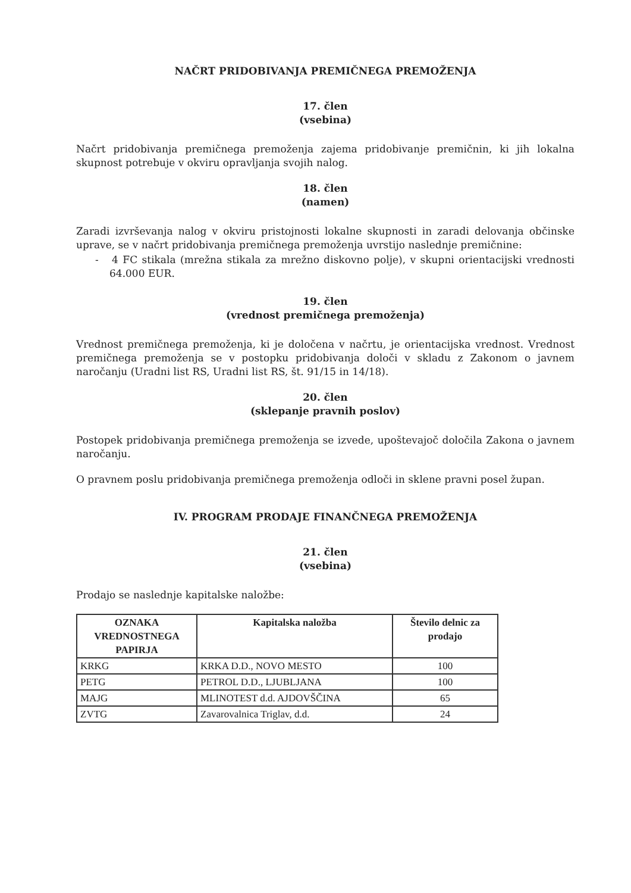NAČRT PRIDOBIVANJA PREMIČNEGA PREMOŽENJA
17. člen
(vsebina)
Načrt pridobivanja premičnega premoženja zajema pridobivanje premičnin, ki jih lokalna skupnost potrebuje v okviru opravljanja svojih nalog.
18. člen
(namen)
Zaradi izvrševanja nalog v okviru pristojnosti lokalne skupnosti in zaradi delovanja občinske uprave, se v načrt pridobivanja premičnega premoženja uvrstijo naslednje premičnine:
- 4 FC stikala (mrežna stikala za mrežno diskovno polje), v skupni orientacijski vrednosti 64.000 EUR.
19. člen
(vrednost premičnega premoženja)
Vrednost premičnega premoženja, ki je določena v načrtu, je orientacijska vrednost. Vrednost premičnega premoženja se v postopku pridobivanja določi v skladu z Zakonom o javnem naročanju (Uradni list RS, Uradni list RS, št. 91/15 in 14/18).
20. člen
(sklepanje pravnih poslov)
Postopek pridobivanja premičnega premoženja se izvede, upoštevajoč določila Zakona o javnem naročanju.
O pravnem poslu pridobivanja premičnega premoženja odloči in sklene pravni posel župan.
IV. PROGRAM PRODAJE FINANČNEGA PREMOŽENJA
21. člen
(vsebina)
Prodajo se naslednje kapitalske naložbe:
| OZNAKA VREDNOSTNEGA PAPIRJA | Kapitalska naložba | Število delnic za prodajo |
| --- | --- | --- |
| KRKG | KRKA D.D., NOVO MESTO | 100 |
| PETG | PETROL D.D., LJUBLJANA | 100 |
| MAJG | MLINOTEST d.d. AJDOVŠČINA | 65 |
| ZVTG | Zavarovalnica Triglav, d.d. | 24 |